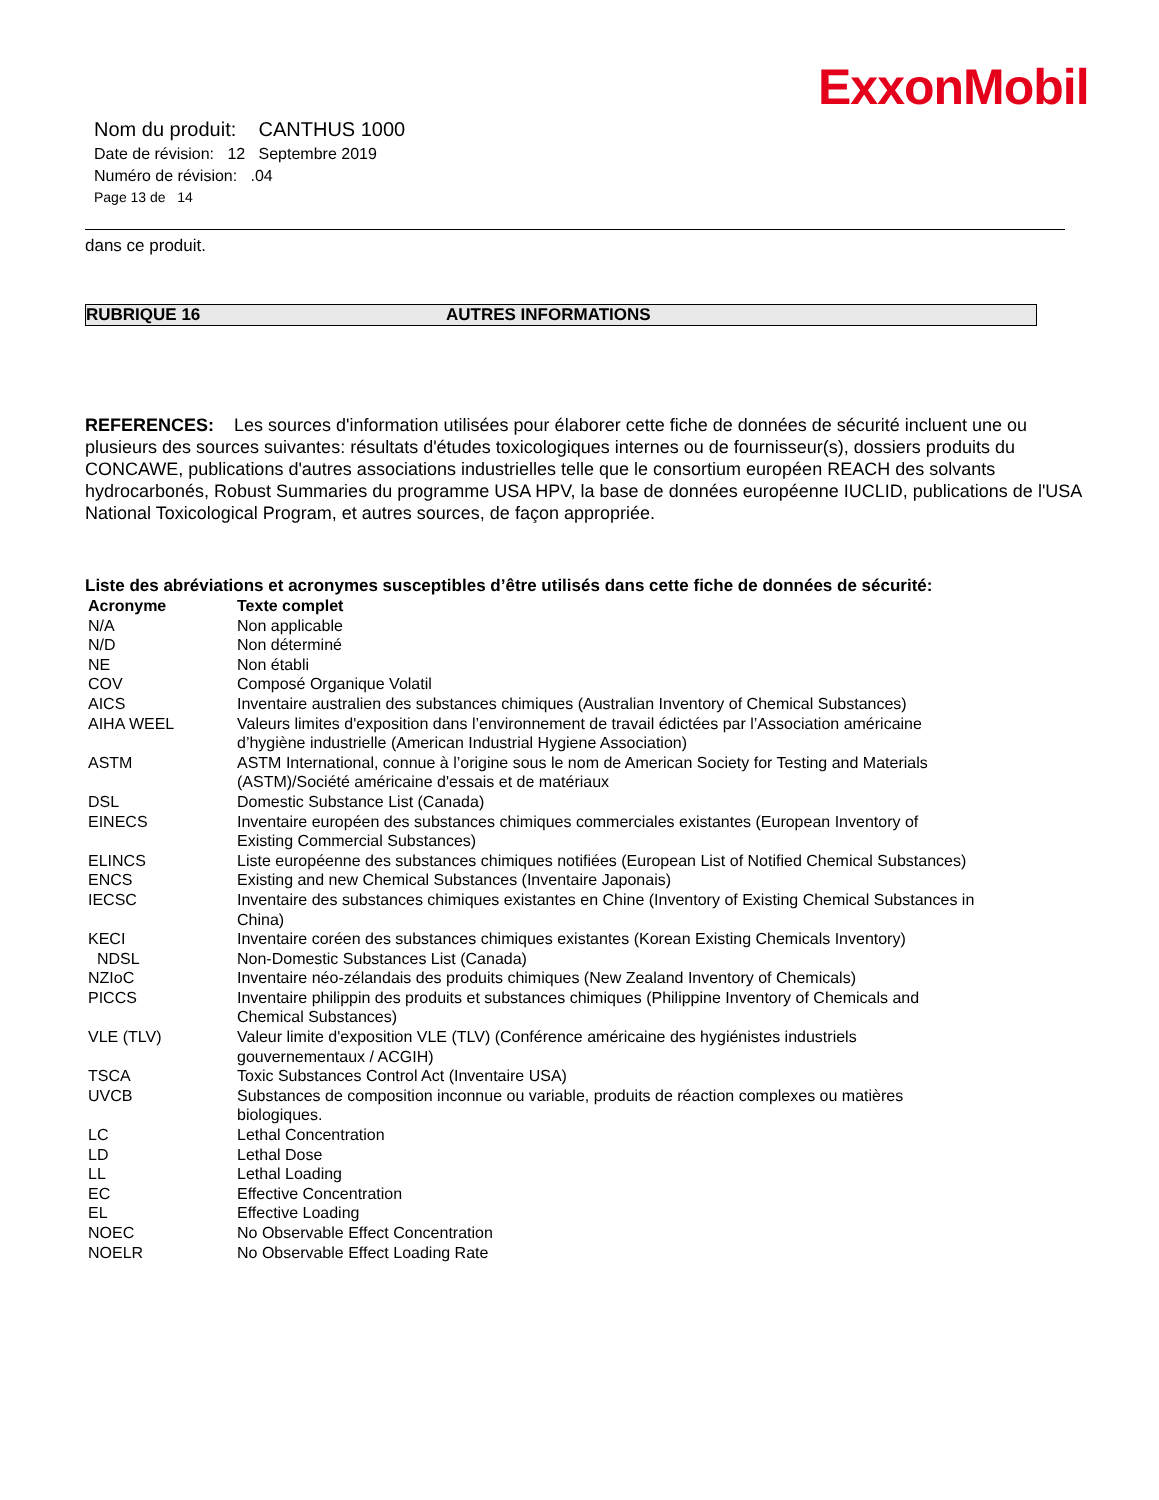ExxonMobil
Nom du produit: CANTHUS 1000
Date de révision: 12 Septembre 2019
Numéro de révision: .04
Page 13 de 14
dans ce produit.
RUBRIQUE 16 AUTRES INFORMATIONS
REFERENCES: Les sources d'information utilisées pour élaborer cette fiche de données de sécurité incluent une ou plusieurs des sources suivantes: résultats d'études toxicologiques internes ou de fournisseur(s), dossiers produits du CONCAWE, publications d'autres associations industrielles telle que le consortium européen REACH des solvants hydrocarbonés, Robust Summaries du programme USA HPV, la base de données européenne IUCLID, publications de l'USA National Toxicological Program, et autres sources, de façon appropriée.
Liste des abréviations et acronymes susceptibles d’être utilisés dans cette fiche de données de sécurité:
| Acronyme | Texte complet |
| --- | --- |
| N/A | Non applicable |
| N/D | Non déterminé |
| NE | Non établi |
| COV | Composé Organique Volatil |
| AICS | Inventaire australien des substances chimiques (Australian Inventory of Chemical Substances) |
| AIHA WEEL | Valeurs limites d'exposition dans l’environnement de travail édictées par l’Association américaine d’hygiène industrielle (American Industrial Hygiene Association) |
| ASTM | ASTM International, connue à l’origine sous le nom de American Society for Testing and Materials (ASTM)/Société américaine d'essais et de matériaux |
| DSL | Domestic Substance List (Canada) |
| EINECS | Inventaire européen des substances chimiques commerciales existantes (European Inventory of Existing Commercial Substances) |
| ELINCS | Liste européenne des substances chimiques notifiées (European List of Notified Chemical Substances) |
| ENCS | Existing and new Chemical Substances (Inventaire Japonais) |
| IECSC | Inventaire des substances chimiques existantes en Chine (Inventory of Existing Chemical Substances in China) |
| KECI | Inventaire coréen des substances chimiques existantes (Korean Existing Chemicals Inventory) |
| NDSL | Non-Domestic Substances List (Canada) |
| NZIoC | Inventaire néo-zélandais des produits chimiques (New Zealand Inventory of Chemicals) |
| PICCS | Inventaire philippin des produits et substances chimiques (Philippine Inventory of Chemicals and Chemical Substances) |
| VLE (TLV) | Valeur limite d'exposition VLE (TLV) (Conférence américaine des hygiénistes industriels gouvernementaux / ACGIH) |
| TSCA | Toxic Substances Control Act (Inventaire USA) |
| UVCB | Substances de composition inconnue ou variable, produits de réaction complexes ou matières biologiques. |
| LC | Lethal Concentration |
| LD | Lethal Dose |
| LL | Lethal Loading |
| EC | Effective Concentration |
| EL | Effective Loading |
| NOEC | No Observable Effect Concentration |
| NOELR | No Observable Effect Loading Rate |